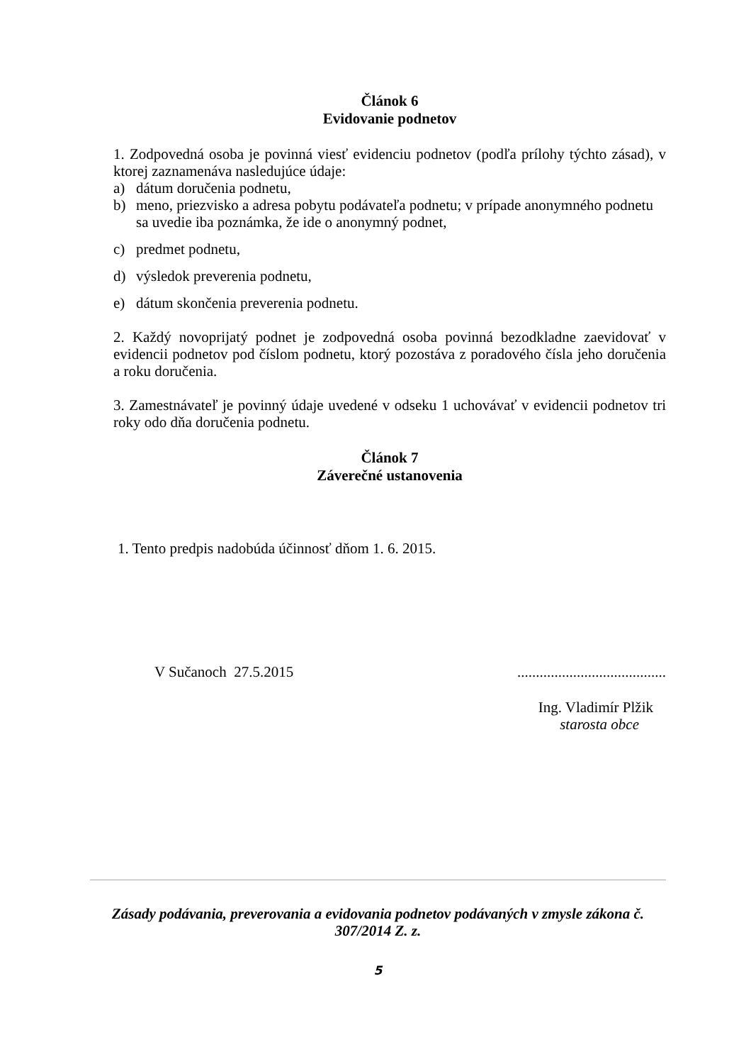Článok 6
Evidovanie podnetov
1. Zodpovedná osoba je povinná viesť evidenciu podnetov (podľa prílohy týchto zásad), v ktorej zaznamenáva nasledujúce údaje:
a) dátum doručenia podnetu,
b) meno, priezvisko a adresa pobytu podávateľa podnetu; v prípade anonymného podnetu sa uvedie iba poznámka, že ide o anonymný podnet,
c) predmet podnetu,
d) výsledok preverenia podnetu,
e) dátum skončenia preverenia podnetu.
2. Každý novoprijatý podnet je zodpovedná osoba povinná bezodkladne zaevidovať v evidencii podnetov pod číslom podnetu, ktorý pozostáva z poradového čísla jeho doručenia a roku doručenia.
3. Zamestnávateľ je povinný údaje uvedené v odseku 1 uchovávať v evidencii podnetov tri roky odo dňa doručenia podnetu.
Článok 7
Záverečné ustanovenia
1. Tento predpis nadobúda účinnosť dňom 1. 6. 2015.
V Sučanoch 27.5.2015........................................
Ing. Vladimír Plžik
starosta obce
Zásady podávania, preverovania a evidovania podnetov podávaných v zmysle zákona č. 307/2014 Z. z.
5